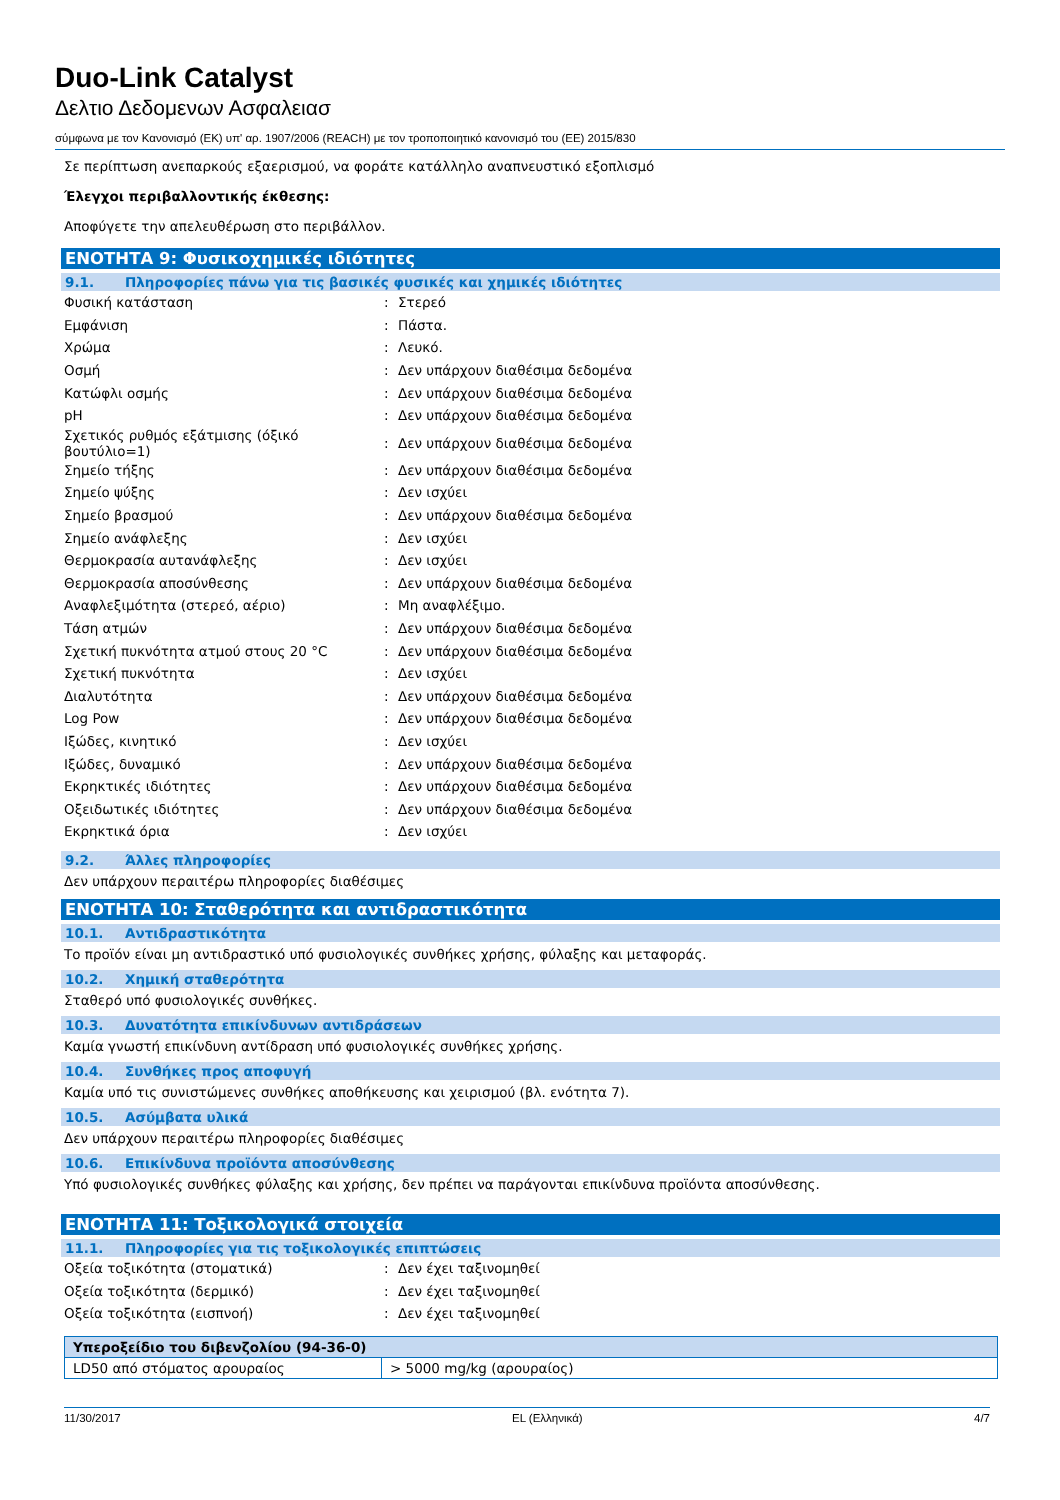Duo-Link Catalyst
Δελτιο Δεδομενων Ασφαλειασ
σύμφωνα με τον Κανονισμό (ΕΚ) υπ' αρ. 1907/2006 (REACH) με τον τροποποιητικό κανονισμό του (ΕΕ) 2015/830
Σε περίπτωση ανεπαρκούς εξαερισμού, να φοράτε κατάλληλο αναπνευστικό εξοπλισμό
Έλεγχοι περιβαλλοντικής έκθεσης:
Αποφύγετε την απελευθέρωση στο περιβάλλον.
ΕΝΟΤΗΤΑ 9: Φυσικοχημικές ιδιότητες
9.1. Πληροφορίες πάνω για τις βασικές φυσικές και χημικές ιδιότητες
| Φυσική κατάσταση | : | Στερεό |
| Εμφάνιση | : | Πάστα. |
| Χρώμα | : | Λευκό. |
| Οσμή | : | Δεν υπάρχουν διαθέσιμα δεδομένα |
| Κατώφλι οσμής | : | Δεν υπάρχουν διαθέσιμα δεδομένα |
| pH | : | Δεν υπάρχουν διαθέσιμα δεδομένα |
| Σχετικός ρυθμός εξάτμισης (όξικό βουτύλιο=1) | : | Δεν υπάρχουν διαθέσιμα δεδομένα |
| Σημείο τήξης | : | Δεν υπάρχουν διαθέσιμα δεδομένα |
| Σημείο ψύξης | : | Δεν ισχύει |
| Σημείο βρασμού | : | Δεν υπάρχουν διαθέσιμα δεδομένα |
| Σημείο ανάφλεξης | : | Δεν ισχύει |
| Θερμοκρασία αυτανάφλεξης | : | Δεν ισχύει |
| Θερμοκρασία αποσύνθεσης | : | Δεν υπάρχουν διαθέσιμα δεδομένα |
| Αναφλεξιμότητα (στερεό, αέριο) | : | Μη αναφλέξιμο. |
| Τάση ατμών | : | Δεν υπάρχουν διαθέσιμα δεδομένα |
| Σχετική πυκνότητα ατμού στους 20 °C | : | Δεν υπάρχουν διαθέσιμα δεδομένα |
| Σχετική πυκνότητα | : | Δεν ισχύει |
| Διαλυτότητα | : | Δεν υπάρχουν διαθέσιμα δεδομένα |
| Log Pow | : | Δεν υπάρχουν διαθέσιμα δεδομένα |
| Ιξώδες, κινητικό | : | Δεν ισχύει |
| Ιξώδες, δυναμικό | : | Δεν υπάρχουν διαθέσιμα δεδομένα |
| Εκρηκτικές ιδιότητες | : | Δεν υπάρχουν διαθέσιμα δεδομένα |
| Οξειδωτικές ιδιότητες | : | Δεν υπάρχουν διαθέσιμα δεδομένα |
| Εκρηκτικά όρια | : | Δεν ισχύει |
9.2. Άλλες πληροφορίες
Δεν υπάρχουν περαιτέρω πληροφορίες διαθέσιμες
ΕΝΟΤΗΤΑ 10: Σταθερότητα και αντιδραστικότητα
10.1. Αντιδραστικότητα
Το προϊόν είναι μη αντιδραστικό υπό φυσιολογικές συνθήκες χρήσης, φύλαξης και μεταφοράς.
10.2. Χημική σταθερότητα
Σταθερό υπό φυσιολογικές συνθήκες.
10.3. Δυνατότητα επικίνδυνων αντιδράσεων
Καμία γνωστή επικίνδυνη αντίδραση υπό φυσιολογικές συνθήκες χρήσης.
10.4. Συνθήκες προς αποφυγή
Καμία υπό τις συνιστώμενες συνθήκες αποθήκευσης και χειρισμού (βλ. ενότητα 7).
10.5. Ασύμβατα υλικά
Δεν υπάρχουν περαιτέρω πληροφορίες διαθέσιμες
10.6. Επικίνδυνα προϊόντα αποσύνθεσης
Υπό φυσιολογικές συνθήκες φύλαξης και χρήσης, δεν πρέπει να παράγονται επικίνδυνα προϊόντα αποσύνθεσης.
ΕΝΟΤΗΤΑ 11: Τοξικολογικά στοιχεία
11.1. Πληροφορίες για τις τοξικολογικές επιπτώσεις
| Οξεία τοξικότητα (στοματικά) | : | Δεν έχει ταξινομηθεί |
| Οξεία τοξικότητα (δερμικό) | : | Δεν έχει ταξινομηθεί |
| Οξεία τοξικότητα (εισπνοή) | : | Δεν έχει ταξινομηθεί |
| Υπεροξείδιο του διβενζολίου (94-36-0) | |
| --- | --- |
| LD50 από στόματος αρουραίος | > 5000 mg/kg (αρουραίος) |
11/30/2017 EL (Ελληνικά) 4/7